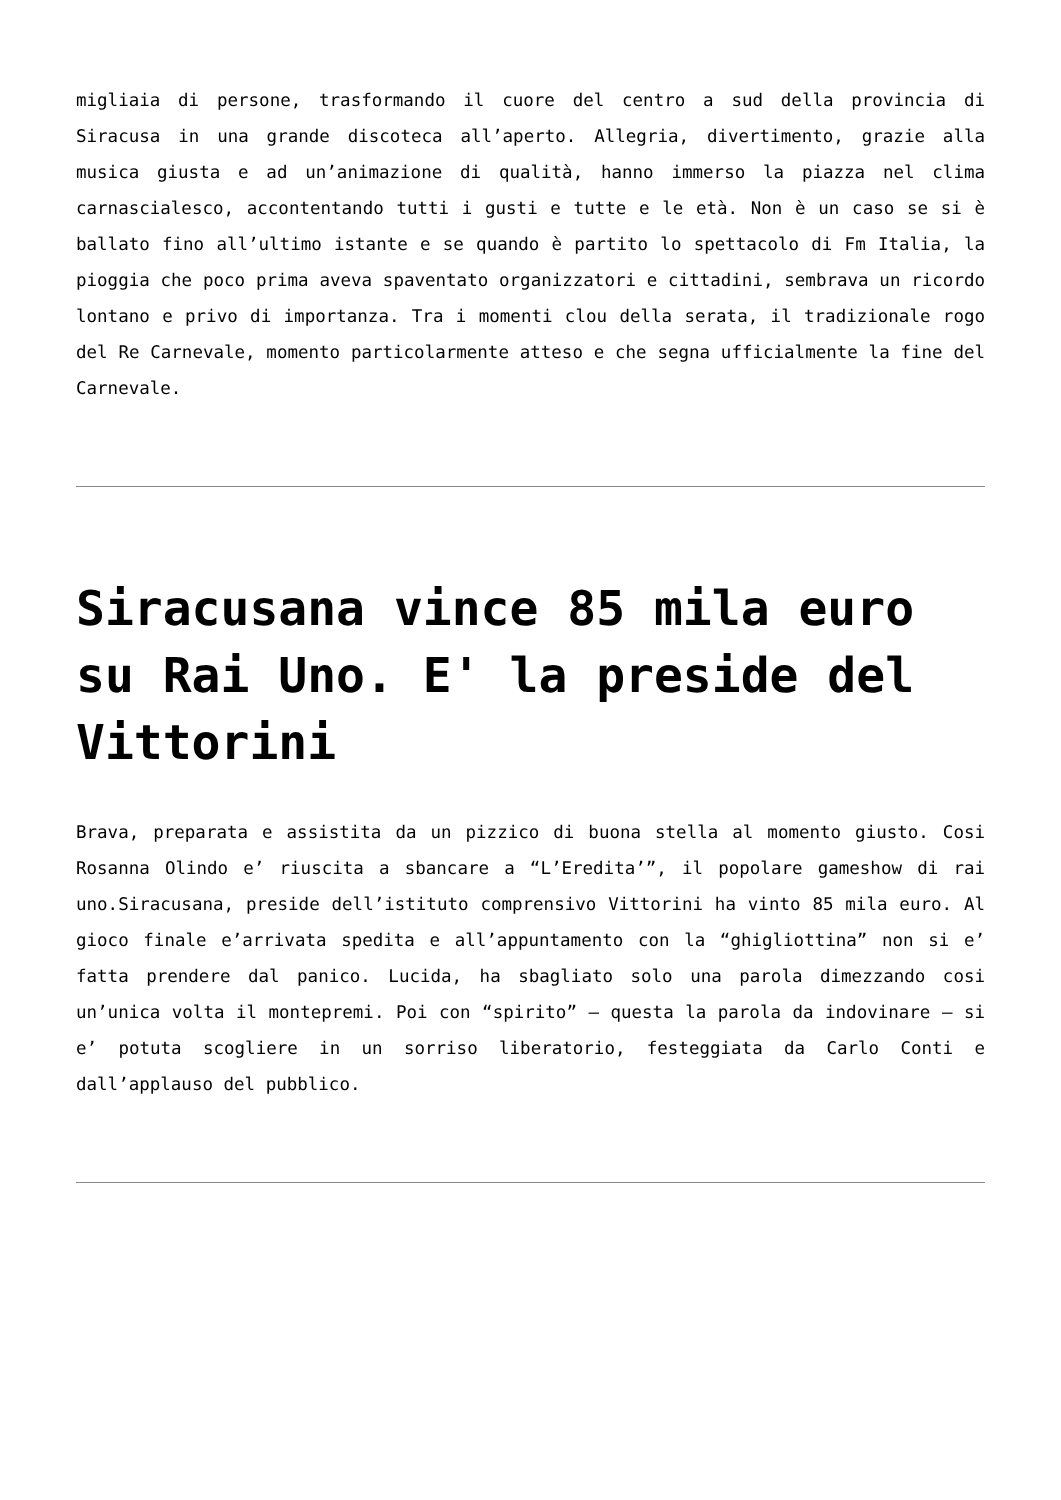migliaia di persone, trasformando il cuore del centro a sud della provincia di Siracusa in una grande discoteca all’aperto. Allegria, divertimento, grazie alla musica giusta e ad un’animazione di qualità, hanno immerso la piazza nel clima carnascialesco, accontentando tutti i gusti e tutte e le età. Non è un caso se si è ballato fino all’ultimo istante e se quando è partito lo spettacolo di Fm Italia, la pioggia che poco prima aveva spaventato organizzatori e cittadini, sembrava un ricordo lontano e privo di importanza. Tra i momenti clou della serata, il tradizionale rogo del Re Carnevale, momento particolarmente atteso e che segna ufficialmente la fine del Carnevale.
Siracusana vince 85 mila euro su Rai Uno. E' la preside del Vittorini
Brava, preparata e assistita da un pizzico di buona stella al momento giusto. Cosi Rosanna Olindo e’ riuscita a sbancare a “L’Eredita’”, il popolare gameshow di rai uno.Siracusana, preside dell’istituto comprensivo Vittorini ha vinto 85 mila euro. Al gioco finale e’arrivata spedita e all’appuntamento con la “ghigliottina” non si e’ fatta prendere dal panico. Lucida, ha sbagliato solo una parola dimezzando cosi un’unica volta il montepremi. Poi con “spirito” – questa la parola da indovinare – si e’ potuta scogliere in un sorriso liberatorio, festeggiata da Carlo Conti e dall’applauso del pubblico.